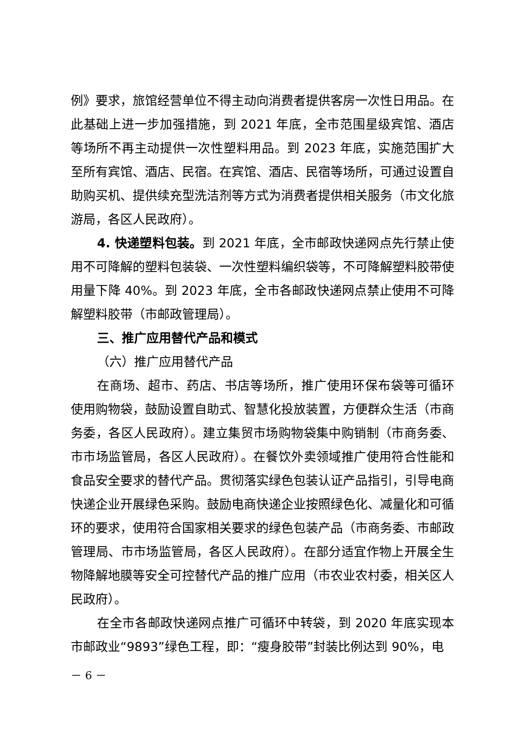例》要求，旅馆经营单位不得主动向消费者提供客房一次性日用品。在此基础上进一步加强措施，到 2021 年底，全市范围星级宾馆、酒店等场所不再主动提供一次性塑料用品。到 2023 年底，实施范围扩大至所有宾馆、酒店、民宿。在宾馆、酒店、民宿等场所，可通过设置自助购买机、提供续充型洗洁剂等方式为消费者提供相关服务（市文化旅游局，各区人民政府）。
4. 快递塑料包装。到 2021 年底，全市邮政快递网点先行禁止使用不可降解的塑料包装袋、一次性塑料编织袋等，不可降解塑料胶带使用量下降 40%。到 2023 年底，全市各邮政快递网点禁止使用不可降解塑料胶带（市邮政管理局）。
三、推广应用替代产品和模式
（六）推广应用替代产品
在商场、超市、药店、书店等场所，推广使用环保布袋等可循环使用购物袋，鼓励设置自助式、智慧化投放装置，方便群众生活（市商务委，各区人民政府）。建立集贸市场购物袋集中购销制（市商务委、市市场监管局，各区人民政府）。在餐饮外卖领域推广使用符合性能和食品安全要求的替代产品。贯彻落实绿色包装认证产品指引，引导电商快递企业开展绿色采购。鼓励电商快递企业按照绿色化、减量化和可循环的要求，使用符合国家相关要求的绿色包装产品（市商务委、市邮政管理局、市市场监管局，各区人民政府）。在部分适宜作物上开展全生物降解地膜等安全可控替代产品的推广应用（市农业农村委，相关区人民政府）。
在全市各邮政快递网点推广可循环中转袋，到 2020 年底实现本市邮政业“9893”绿色工程，即：“瘦身胶带”封装比例达到 90%，电
－ 6 －